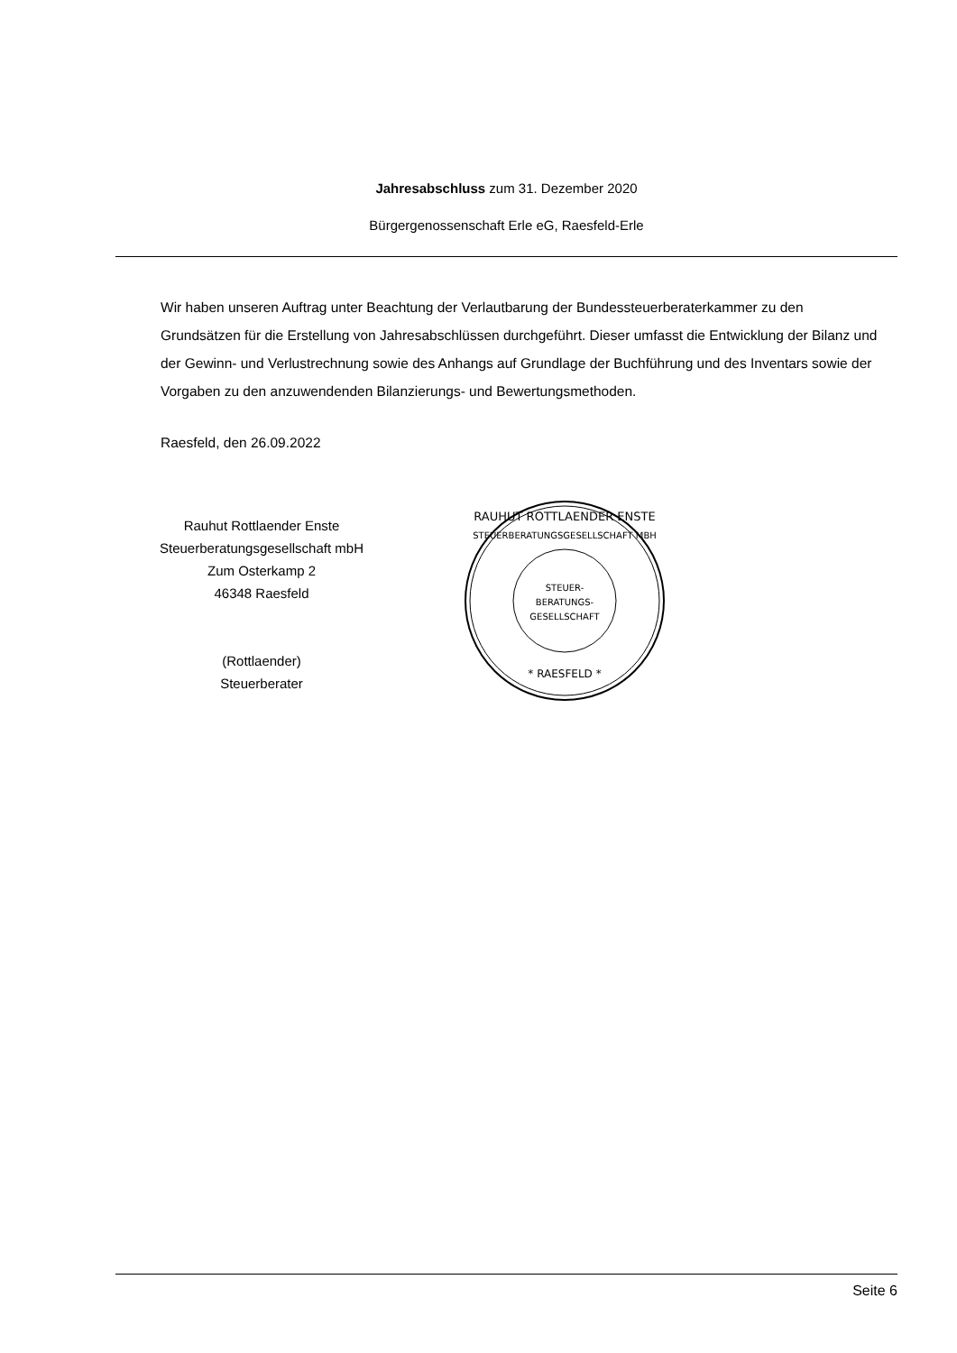Jahresabschluss zum 31. Dezember 2020
Bürgergenossenschaft Erle eG, Raesfeld-Erle
Wir haben unseren Auftrag unter Beachtung der Verlautbarung der Bundessteuerberaterkammer zu den Grundsätzen für die Erstellung von Jahresabschlüssen durchgeführt. Dieser umfasst die Entwicklung der Bilanz und der Gewinn- und Verlustrechnung sowie des Anhangs auf Grundlage der Buchführung und des Inventars sowie der Vorgaben zu den anzuwendenden Bilanzierungs- und Bewertungsmethoden.
Raesfeld, den 26.09.2022
Rauhut Rottlaender Enste
Steuerberatungsgesellschaft mbH
Zum Osterkamp 2
46348 Raesfeld
(Rottlaender)
Steuerberater
RAUHUT ROTTLAENDER ENSTE
STEUERBERATUNGSGESELLSCHAFT MBH
STEUER-
BERATUNGS-
GESELLSCHAFT
* RAESFELD *
Seite 6